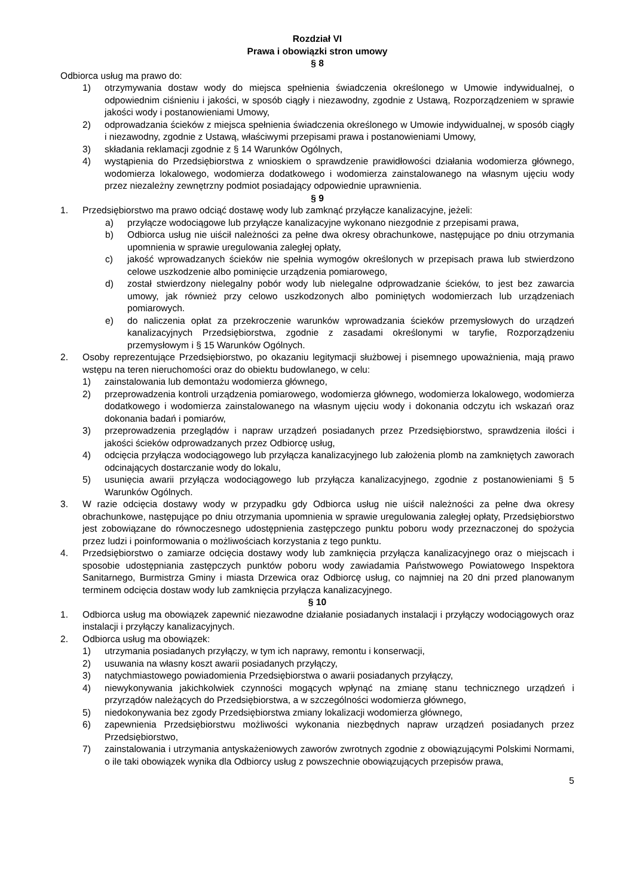Rozdział VI
Prawa i obowiązki stron umowy
§ 8
Odbiorca usług ma prawo do:
1) otrzymywania dostaw wody do miejsca spełnienia świadczenia określonego w Umowie indywidualnej, o odpowiednim ciśnieniu i jakości, w sposób ciągły i niezawodny, zgodnie z Ustawą, Rozporządzeniem w sprawie jakości wody i postanowieniami Umowy,
2) odprowadzania ścieków z miejsca spełnienia świadczenia określonego w Umowie indywidualnej, w sposób ciągły i niezawodny, zgodnie z Ustawą, właściwymi przepisami prawa i postanowieniami Umowy,
3) składania reklamacji zgodnie z § 14 Warunków Ogólnych,
4) wystąpienia do Przedsiębiorstwa z wnioskiem o sprawdzenie prawidłowości działania wodomierza głównego, wodomierza lokalowego, wodomierza dodatkowego i wodomierza zainstalowanego na własnym ujęciu wody przez niezależny zewnętrzny podmiot posiadający odpowiednie uprawnienia.
§ 9
1. Przedsiębiorstwo ma prawo odciąć dostawę wody lub zamknąć przyłącze kanalizacyjne, jeżeli:
a) przyłącze wodociągowe lub przyłącze kanalizacyjne wykonano niezgodnie z przepisami prawa,
b) Odbiorca usług nie uiścił należności za pełne dwa okresy obrachunkowe, następujące po dniu otrzymania upomnienia w sprawie uregulowania zaległej opłaty,
c) jakość wprowadzanych ścieków nie spełnia wymogów określonych w przepisach prawa lub stwierdzono celowe uszkodzenie albo pominięcie urządzenia pomiarowego,
d) został stwierdzony nielegalny pobór wody lub nielegalne odprowadzanie ścieków, to jest bez zawarcia umowy, jak również przy celowo uszkodzonych albo pominiętych wodomierzach lub urządzeniach pomiarowych.
e) do naliczenia opłat za przekroczenie warunków wprowadzania ścieków przemysłowych do urządzeń kanalizacyjnych Przedsiębiorstwa, zgodnie z zasadami określonymi w taryfie, Rozporządzeniu przemysłowym i § 15 Warunków Ogólnych.
2. Osoby reprezentujące Przedsiębiorstwo, po okazaniu legitymacji służbowej i pisemnego upoważnienia, mają prawo wstępu na teren nieruchomości oraz do obiektu budowlanego, w celu:
1) zainstalowania lub demontażu wodomierza głównego,
2) przeprowadzenia kontroli urządzenia pomiarowego, wodomierza głównego, wodomierza lokalowego, wodomierza dodatkowego i wodomierza zainstalowanego na własnym ujęciu wody i dokonania odczytu ich wskazań oraz dokonania badań i pomiarów,
3) przeprowadzenia przeglądów i napraw urządzeń posiadanych przez Przedsiębiorstwo, sprawdzenia ilości i jakości ścieków odprowadzanych przez Odbiorcę usług,
4) odcięcia przyłącza wodociągowego lub przyłącza kanalizacyjnego lub założenia plomb na zamkniętych zaworach odcinających dostarczanie wody do lokalu,
5) usunięcia awarii przyłącza wodociągowego lub przyłącza kanalizacyjnego, zgodnie z postanowieniami § 5 Warunków Ogólnych.
3. W razie odcięcia dostawy wody w przypadku gdy Odbiorca usług nie uiścił należności za pełne dwa okresy obrachunkowe, następujące po dniu otrzymania upomnienia w sprawie uregulowania zaległej opłaty, Przedsiębiorstwo jest zobowiązane do równoczesnego udostępnienia zastępczego punktu poboru wody przeznaczonej do spożycia przez ludzi i poinformowania o możliwościach korzystania z tego punktu.
4. Przedsiębiorstwo o zamiarze odcięcia dostawy wody lub zamknięcia przyłącza kanalizacyjnego oraz o miejscach i sposobie udostępniania zastępczych punktów poboru wody zawiadamia Państwowego Powiatowego Inspektora Sanitarnego, Burmistrza Gminy i miasta Drzewica oraz Odbiorcę usług, co najmniej na 20 dni przed planowanym terminem odcięcia dostaw wody lub zamknięcia przyłącza kanalizacyjnego.
§ 10
1. Odbiorca usług ma obowiązek zapewnić niezawodne działanie posiadanych instalacji i przyłączy wodociągowych oraz instalacji i przyłączy kanalizacyjnych.
2. Odbiorca usług ma obowiązek:
1) utrzymania posiadanych przyłączy, w tym ich naprawy, remontu i konserwacji,
2) usuwania na własny koszt awarii posiadanych przyłączy,
3) natychmiastowego powiadomienia Przedsiębiorstwa o awarii posiadanych przyłączy,
4) niewykonywania jakichkolwiek czynności mogących wpłynąć na zmianę stanu technicznego urządzeń i przyrządów należących do Przedsiębiorstwa, a w szczególności wodomierza głównego,
5) niedokonywania bez zgody Przedsiębiorstwa zmiany lokalizacji wodomierza głównego,
6) zapewnienia Przedsiębiorstwu możliwości wykonania niezbędnych napraw urządzeń posiadanych przez Przedsiębiorstwo,
7) zainstalowania i utrzymania antyskażeniowych zaworów zwrotnych zgodnie z obowiązującymi Polskimi Normami, o ile taki obowiązek wynika dla Odbiorcy usług z powszechnie obowiązujących przepisów prawa,
5